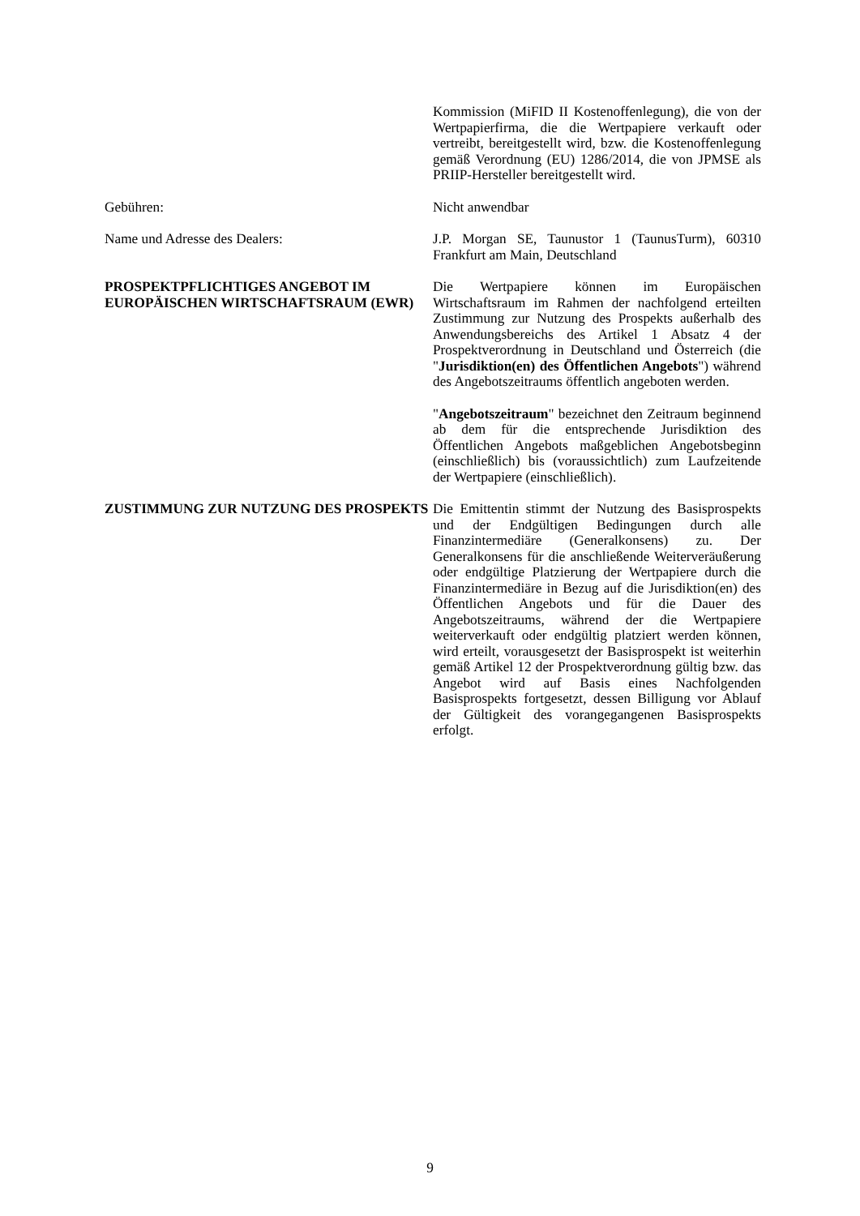Kommission (MiFID II Kostenoffenlegung), die von der Wertpapierfirma, die die Wertpapiere verkauft oder vertreibt, bereitgestellt wird, bzw. die Kostenoffenlegung gemäß Verordnung (EU) 1286/2014, die von JPMSE als PRIIP-Hersteller bereitgestellt wird.
Gebühren: Nicht anwendbar
Name und Adresse des Dealers: J.P. Morgan SE, Taunustor 1 (TaunusTurm), 60310 Frankfurt am Main, Deutschland
PROSPEKTPFLICHTIGES ANGEBOT IM EUROPÄISCHEN WIRTSCHAFTSRAUM (EWR)
Die Wertpapiere können im Europäischen Wirtschaftsraum im Rahmen der nachfolgend erteilten Zustimmung zur Nutzung des Prospekts außerhalb des Anwendungsbereichs des Artikel 1 Absatz 4 der Prospektverordnung in Deutschland und Österreich (die "Jurisdiktion(en) des Öffentlichen Angebots") während des Angebotszeitraums öffentlich angeboten werden.
"Angebotszeitraum" bezeichnet den Zeitraum beginnend ab dem für die entsprechende Jurisdiktion des Öffentlichen Angebots maßgeblichen Angebotsbeginn (einschließlich) bis (voraussichtlich) zum Laufzeitende der Wertpapiere (einschließlich).
ZUSTIMMUNG ZUR NUTZUNG DES PROSPEKTS Die Emittentin stimmt der Nutzung des Basisprospekts und der Endgültigen Bedingungen durch alle Finanzintermediäre (Generalkonsens) zu. Der Generalkonsens für die anschließende Weiterveräußerung oder endgültige Platzierung der Wertpapiere durch die Finanzintermediäre in Bezug auf die Jurisdiktion(en) des Öffentlichen Angebots und für die Dauer des Angebotszeitraums, während der die Wertpapiere weiterverkauft oder endgültig platziert werden können, wird erteilt, vorausgesetzt der Basisprospekt ist weiterhin gemäß Artikel 12 der Prospektverordnung gültig bzw. das Angebot wird auf Basis eines Nachfolgenden Basisprospekts fortgesetzt, dessen Billigung vor Ablauf der Gültigkeit des vorangegangenen Basisprospekts erfolgt.
9